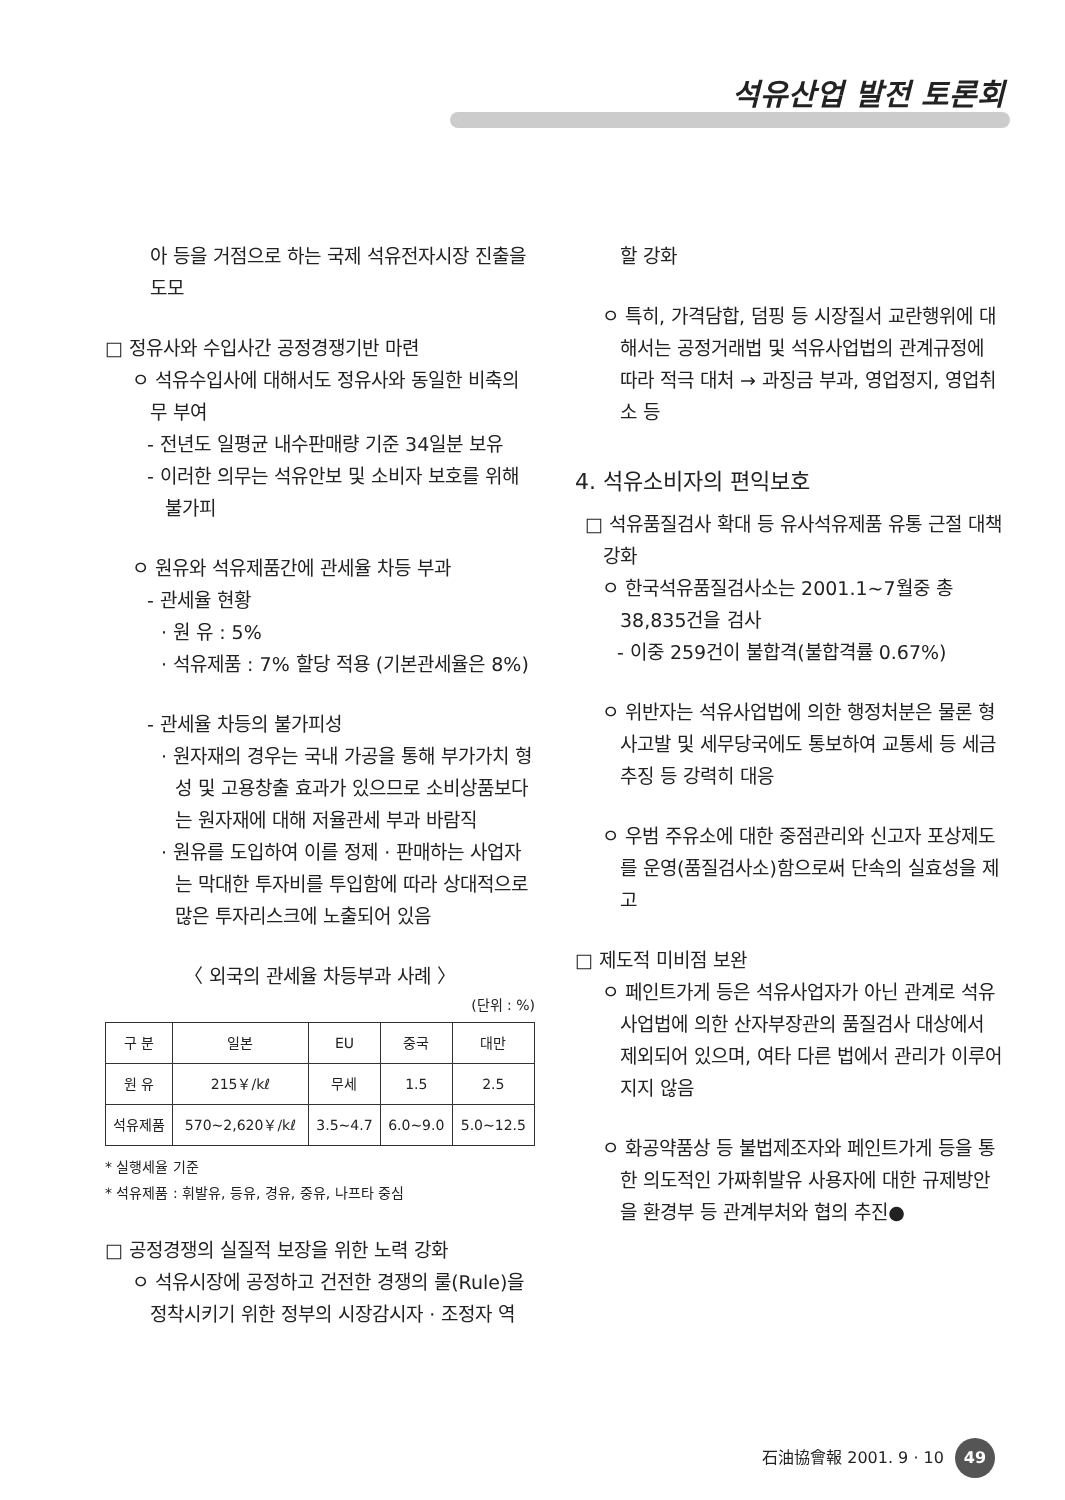석유산업 발전 토론회
아 등을 거점으로 하는 국제 석유전자시장 진출을 도모
□ 정유사와 수입사간 공정경쟁기반 마련
ㅇ 석유수입사에 대해서도 정유사와 동일한 비축의무 부여
- 전년도 일평균 내수판매량 기준 34일분 보유
- 이러한 의무는 석유안보 및 소비자 보호를 위해 불가피
ㅇ 원유와 석유제품간에 관세율 차등 부과
- 관세율 현황
· 원 유 : 5%
· 석유제품 : 7% 할당 적용 (기본관세율은 8%)
- 관세율 차등의 불가피성
· 원자재의 경우는 국내 가공을 통해 부가가치 형성 및 고용창출 효과가 있으므로 소비상품보다는 원자재에 대해 저율관세 부과 바람직
· 원유를 도입하여 이를 정제 · 판매하는 사업자는 막대한 투자비를 투입함에 따라 상대적으로 많은 투자리스크에 노출되어 있음
〈 외국의 관세율 차등부과 사례 〉
(단위 : %)
| 구 분 | 일본 | EU | 중국 | 대만 |
| --- | --- | --- | --- | --- |
| 원 유 | 215￥/kℓ | 무세 | 1.5 | 2.5 |
| 석유제품 | 570~2,620￥/kℓ | 3.5~4.7 | 6.0~9.0 | 5.0~12.5 |
* 실행세율 기준
* 석유제품 : 휘발유, 등유, 경유, 중유, 나프타 중심
□ 공정경쟁의 실질적 보장을 위한 노력 강화
ㅇ 석유시장에 공정하고 건전한 경쟁의 룰(Rule)을 정착시키기 위한 정부의 시장감시자 · 조정자 역
할 강화
ㅇ 특히, 가격담합, 덤핑 등 시장질서 교란행위에 대해서는 공정거래법 및 석유사업법의 관계규정에 따라 적극 대처 → 과징금 부과, 영업정지, 영업취소 등
4. 석유소비자의 편익보호
□ 석유품질검사 확대 등 유사석유제품 유통 근절 대책 강화
ㅇ 한국석유품질검사소는 2001.1~7월중 총 38,835건을 검사
- 이중 259건이 불합격(불합격률 0.67%)
ㅇ 위반자는 석유사업법에 의한 행정처분은 물론 형사고발 및 세무당국에도 통보하여 교통세 등 세금추징 등 강력히 대응
ㅇ 우범 주유소에 대한 중점관리와 신고자 포상제도를 운영(품질검사소)함으로써 단속의 실효성을 제고
□ 제도적 미비점 보완
ㅇ 페인트가게 등은 석유사업자가 아닌 관계로 석유사업법에 의한 산자부장관의 품질검사 대상에서 제외되어 있으며, 여타 다른 법에서 관리가 이루어지지 않음
ㅇ 화공약품상 등 불법제조자와 페인트가게 등을 통한 의도적인 가짜휘발유 사용자에 대한 규제방안을 환경부 등 관계부처와 협의 추진●
石油協會報 2001. 9 · 10 49